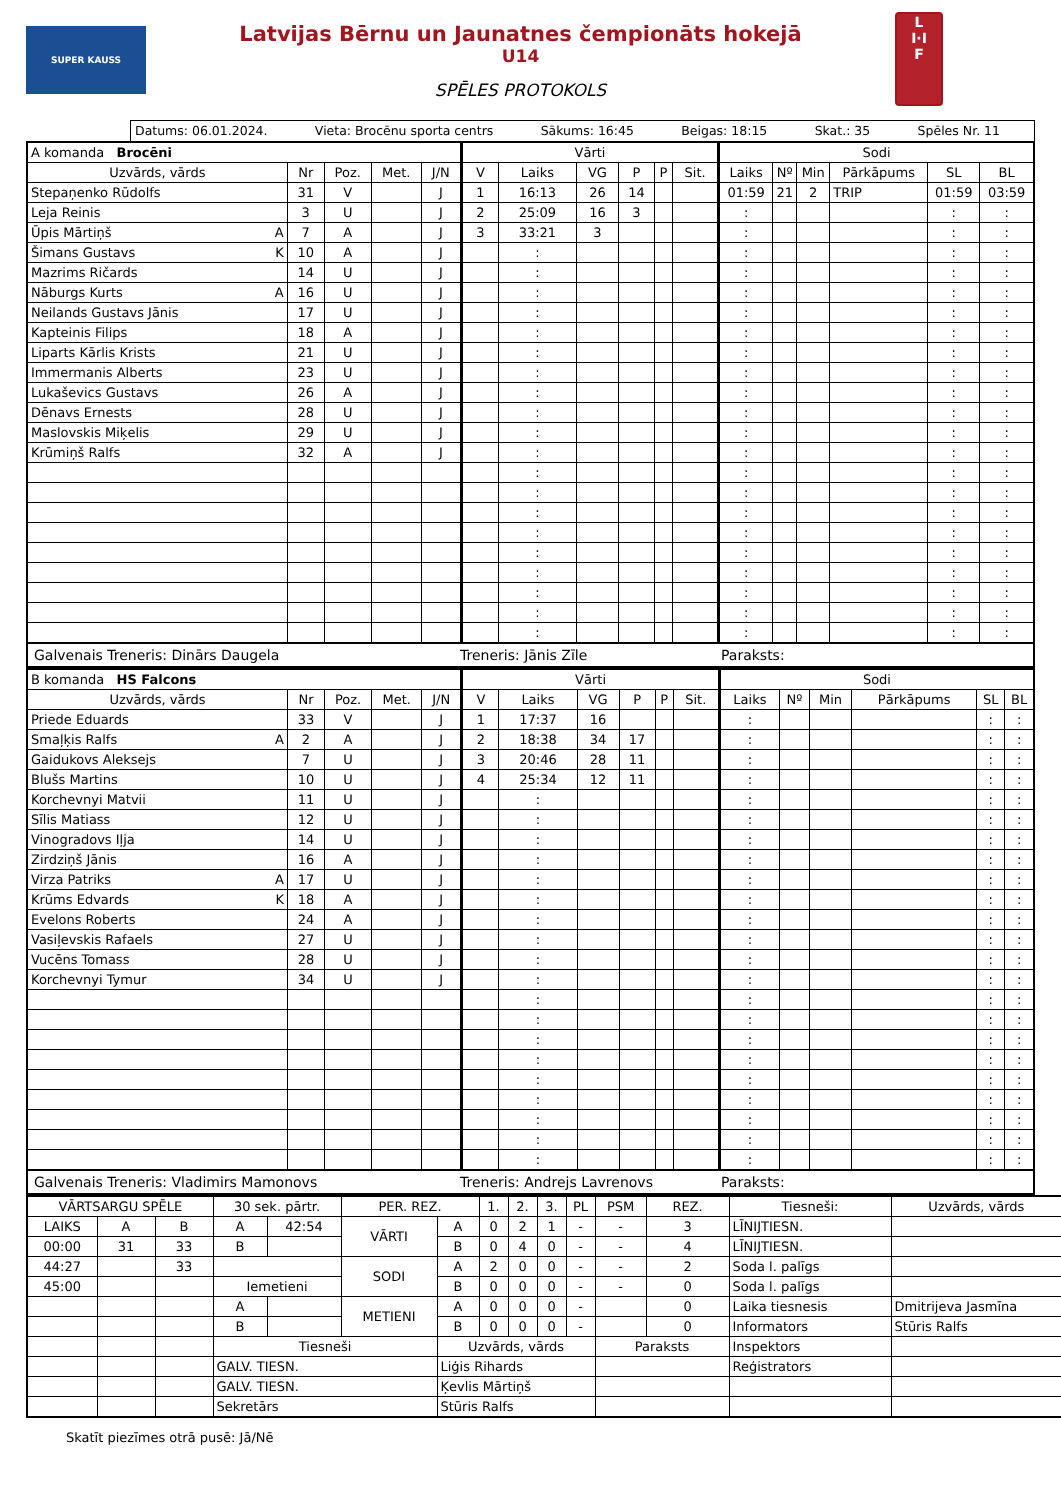SUPER KAUSS
Latvijas Bērnu un Jaunatnes čempionāts hokejā
U14
SPĒLES PROTOKOLS
L
I·I
F
Datums: 06.01.2024. Vieta: Brocēnu sporta centrs Sākums: 16:45 Beigas: 18:15 Skat.: 35 Spēles Nr. 11
| A komanda Brocēni | | | | | Vārti | | | | | | Sodi | | | | | |
| --- | --- | --- | --- | --- | --- | --- | --- | --- | --- | --- | --- | --- | --- | --- | --- | --- |
| Uzvārds, vārds | Nr | Poz. | Met. | J/N | V | Laiks | VG | P | P | Sit. | Laiks | Nº | Min | Pārkāpums | SL | BL |
| Stepaņenko Rūdolfs | 31 | V | | J | 1 | 16:13 | 26 | 14 | | | 01:59 | 21 | 2 | TRIP | 01:59 | 03:59 |
| Leja Reinis | 3 | U | | J | 2 | 25:09 | 16 | 3 | | | : | | | | : | : |
| Ūpis Mārtiņš A | 7 | A | | J | 3 | 33:21 | 3 | | | | : | | | | : | : |
| Šimans Gustavs K | 10 | A | | J | | : | | | | | : | | | | : | : |
| Mazrims Ričards | 14 | U | | J | | : | | | | | : | | | | : | : |
| Nāburgs Kurts A | 16 | U | | J | | : | | | | | : | | | | : | : |
| Neilands Gustavs Jānis | 17 | U | | J | | : | | | | | : | | | | : | : |
| Kapteinis Filips | 18 | A | | J | | : | | | | | : | | | | : | : |
| Liparts Kārlis Krists | 21 | U | | J | | : | | | | | : | | | | : | : |
| Immermanis Alberts | 23 | U | | J | | : | | | | | : | | | | : | : |
| Lukaševics Gustavs | 26 | A | | J | | : | | | | | : | | | | : | : |
| Dēnavs Ernests | 28 | U | | J | | : | | | | | : | | | | : | : |
| Maslovskis Miķelis | 29 | U | | J | | : | | | | | : | | | | : | : |
| Krūmiņš Ralfs | 32 | A | | J | | : | | | | | : | | | | : | : |
| | | | | | | : | | | | | : | | | | : | : |
| | | | | | | : | | | | | : | | | | : | : |
| | | | | | | : | | | | | : | | | | : | : |
| | | | | | | : | | | | | : | | | | : | : |
| | | | | | | : | | | | | : | | | | : | : |
| | | | | | | : | | | | | : | | | | : | : |
| | | | | | | : | | | | | : | | | | : | : |
| | | | | | | : | | | | | : | | | | : | : |
| | | | | | | : | | | | | : | | | | : | : |
Galvenais Treneris: Dinārs Daugela Treneris: Jānis Zīle Paraksts:
| B komanda HS Falcons | | | | | Vārti | | | | | | Sodi | | | | | |
| --- | --- | --- | --- | --- | --- | --- | --- | --- | --- | --- | --- | --- | --- | --- | --- | --- |
| Uzvārds, vārds | Nr | Poz. | Met. | J/N | V | Laiks | VG | P | P | Sit. | Laiks | Nº | Min | Pārkāpums | SL | BL |
| Priede Eduards | 33 | V | | J | 1 | 17:37 | 16 | | | | : | | | | : | : |
| Smaļķis Ralfs A | 2 | A | | J | 2 | 18:38 | 34 | 17 | | | : | | | | : | : |
| Gaidukovs Aleksejs | 7 | U | | J | 3 | 20:46 | 28 | 11 | | | : | | | | : | : |
| Blušs Martins | 10 | U | | J | 4 | 25:34 | 12 | 11 | | | : | | | | : | : |
| Korchevnyi Matvii | 11 | U | | J | | : | | | | | : | | | | : | : |
| Sīlis Matiass | 12 | U | | J | | : | | | | | : | | | | : | : |
| Vinogradovs Iļja | 14 | U | | J | | : | | | | | : | | | | : | : |
| Zirdziņš Jānis | 16 | A | | J | | : | | | | | : | | | | : | : |
| Virza Patriks A | 17 | U | | J | | : | | | | | : | | | | : | : |
| Krūms Edvards K | 18 | A | | J | | : | | | | | : | | | | : | : |
| Evelons Roberts | 24 | A | | J | | : | | | | | : | | | | : | : |
| Vasiļevskis Rafaels | 27 | U | | J | | : | | | | | : | | | | : | : |
| Vucēns Tomass | 28 | U | | J | | : | | | | | : | | | | : | : |
| Korchevnyi Tymur | 34 | U | | J | | : | | | | | : | | | | : | : |
| | | | | | | : | | | | | : | | | | : | : |
| | | | | | | : | | | | | : | | | | : | : |
| | | | | | | : | | | | | : | | | | : | : |
| | | | | | | : | | | | | : | | | | : | : |
| | | | | | | : | | | | | : | | | | : | : |
| | | | | | | : | | | | | : | | | | : | : |
| | | | | | | : | | | | | : | | | | : | : |
| | | | | | | : | | | | | : | | | | : | : |
| | | | | | | : | | | | | : | | | | : | : |
Galvenais Treneris: Vladimirs Mamonovs Treneris: Andrejs Lavrenovs Paraksts:
| VĀRTSARGU SPĒLE | | | 30 sek. pārtr. | | PER. REZ. | | 1. | 2. | 3. | PL | PSM | REZ. | Tiesneši: | Uzvārds, vārds |
| --- | --- | --- | --- | --- | --- | --- | --- | --- | --- | --- | --- | --- | --- | --- |
| LAIKS | A | B | A | 42:54 | VĀRTI | A | 0 | 2 | 1 | - | - | 3 | LĪNIJTIESN. | |
| 00:00 | 31 | 33 | B | | | B | 0 | 4 | 0 | - | - | 4 | LĪNIJTIESN. | |
| 44:27 | | 33 | | | SODI | A | 2 | 0 | 0 | - | - | 2 | Soda l. palīgs | |
| 45:00 | | | Iemetieni | | | B | 0 | 0 | 0 | - | - | 0 | Soda l. palīgs | |
| | | | A | | METIENI | A | 0 | 0 | 0 | - | | 0 | Laika tiesnesis | Dmitrijeva Jasmīna |
| | | | B | | | B | 0 | 0 | 0 | - | | 0 | Informators | Stūris Ralfs |
| | | | Tiesneši | | | Uzvārds, vārds | | | | | Paraksts | | Inspektors | |
| | | | GALV. TIESN. | | | Liģis Rihards | | | | | | | Reģistrators | |
| | | | GALV. TIESN. | | | Ķevlis Mārtiņš | | | | | | | | |
| | | | Sekretārs | | | Stūris Ralfs | | | | | | | | |
Skatīt piezīmes otrā pusē: Jā/Nē